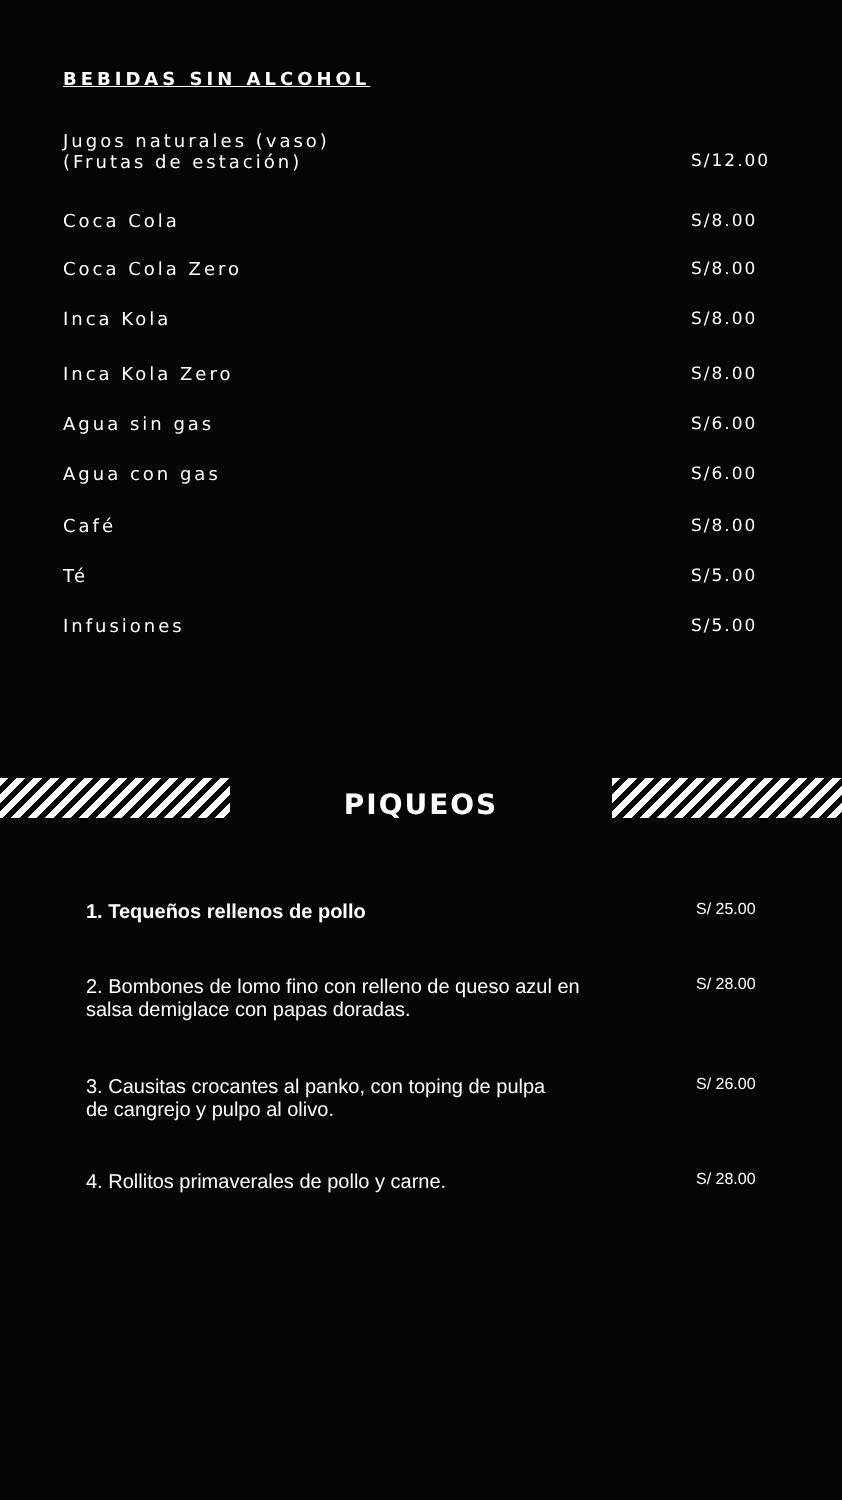BEBIDAS SIN ALCOHOL
Jugos naturales (vaso)
(Frutas de estación) S/12.00
Coca Cola S/8.00
Coca Cola Zero S/8.00
Inca Kola S/8.00
Inca Kola Zero S/8.00
Agua sin gas S/6.00
Agua con gas S/6.00
Café S/8.00
Té S/5.00
Infusiones S/5.00
PIQUEOS
1. Tequeños rellenos de pollo S/ 25.00
2. Bombones de lomo fino con relleno de queso azul en
salsa demiglace con papas doradas. S/ 28.00
3. Causitas crocantes al panko, con toping de pulpa
de cangrejo y pulpo al olivo. S/ 26.00
4. Rollitos primaverales de pollo y carne. S/ 28.00